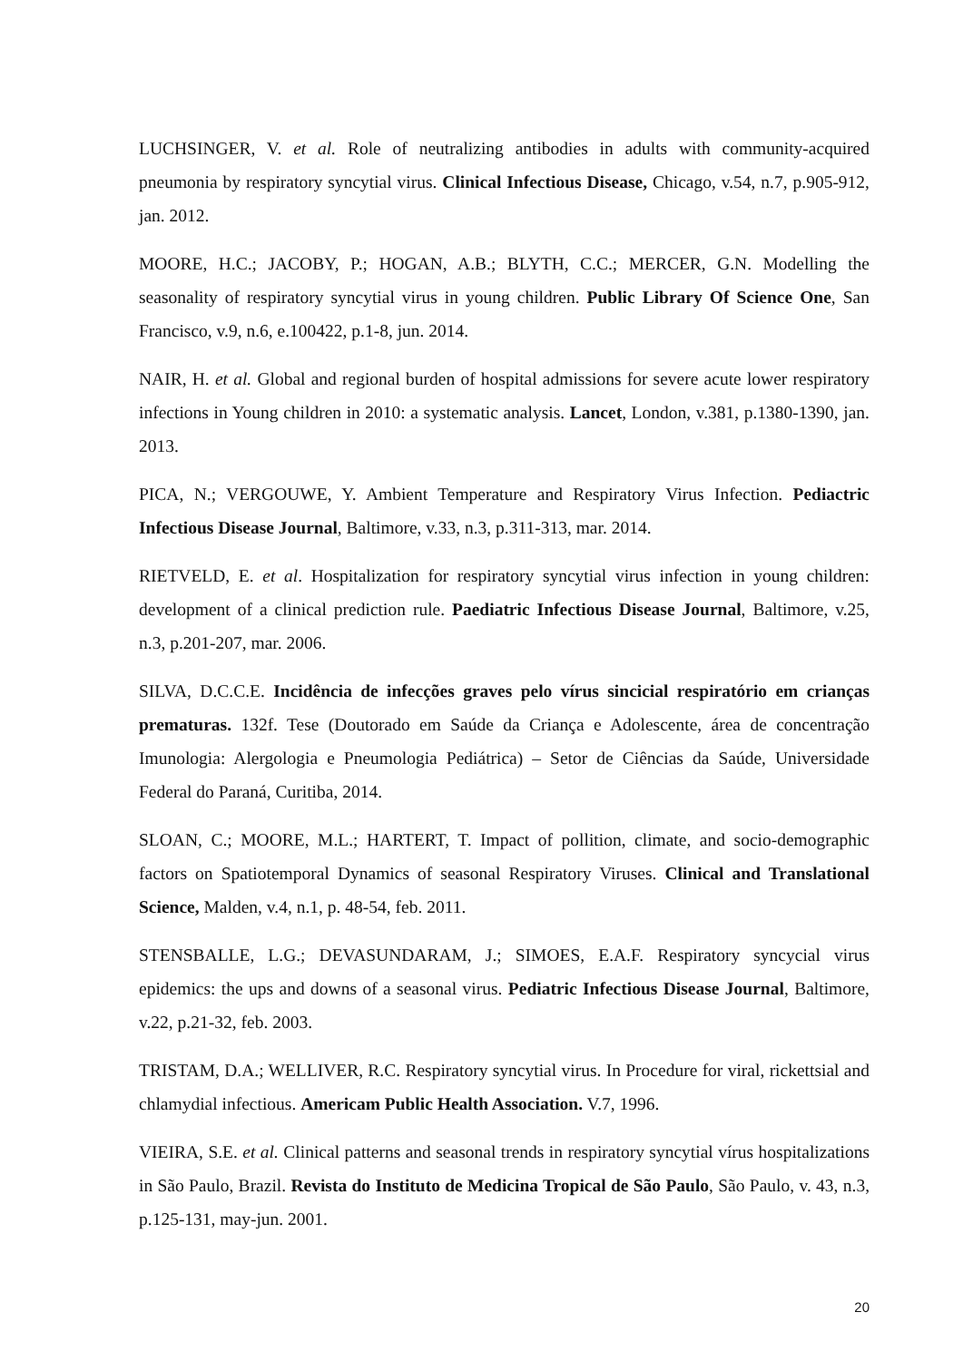LUCHSINGER, V. et al. Role of neutralizing antibodies in adults with community-acquired pneumonia by respiratory syncytial virus. Clinical Infectious Disease, Chicago, v.54, n.7, p.905-912, jan. 2012.
MOORE, H.C.; JACOBY, P.; HOGAN, A.B.; BLYTH, C.C.; MERCER, G.N. Modelling the seasonality of respiratory syncytial virus in young children. Public Library Of Science One, San Francisco, v.9, n.6, e.100422, p.1-8, jun. 2014.
NAIR, H. et al. Global and regional burden of hospital admissions for severe acute lower respiratory infections in Young children in 2010: a systematic analysis. Lancet, London, v.381, p.1380-1390, jan. 2013.
PICA, N.; VERGOUWE, Y. Ambient Temperature and Respiratory Virus Infection. Pediactric Infectious Disease Journal, Baltimore, v.33, n.3, p.311-313, mar. 2014.
RIETVELD, E. et al. Hospitalization for respiratory syncytial virus infection in young children: development of a clinical prediction rule. Paediatric Infectious Disease Journal, Baltimore, v.25, n.3, p.201-207, mar. 2006.
SILVA, D.C.C.E. Incidência de infecções graves pelo vírus sincicial respiratório em crianças prematuras. 132f. Tese (Doutorado em Saúde da Criança e Adolescente, área de concentração Imunologia: Alergologia e Pneumologia Pediátrica) – Setor de Ciências da Saúde, Universidade Federal do Paraná, Curitiba, 2014.
SLOAN, C.; MOORE, M.L.; HARTERT, T. Impact of pollition, climate, and socio-demographic factors on Spatiotemporal Dynamics of seasonal Respiratory Viruses. Clinical and Translational Science, Malden, v.4, n.1, p. 48-54, feb. 2011.
STENSBALLE, L.G.; DEVASUNDARAM, J.; SIMOES, E.A.F. Respiratory syncycial virus epidemics: the ups and downs of a seasonal virus. Pediatric Infectious Disease Journal, Baltimore, v.22, p.21-32, feb. 2003.
TRISTAM, D.A.; WELLIVER, R.C. Respiratory syncytial virus. In Procedure for viral, rickettsial and chlamydial infectious. Americam Public Health Association. V.7, 1996.
VIEIRA, S.E. et al. Clinical patterns and seasonal trends in respiratory syncytial vírus hospitalizations in São Paulo, Brazil. Revista do Instituto de Medicina Tropical de São Paulo, São Paulo, v. 43, n.3, p.125-131, may-jun. 2001.
20